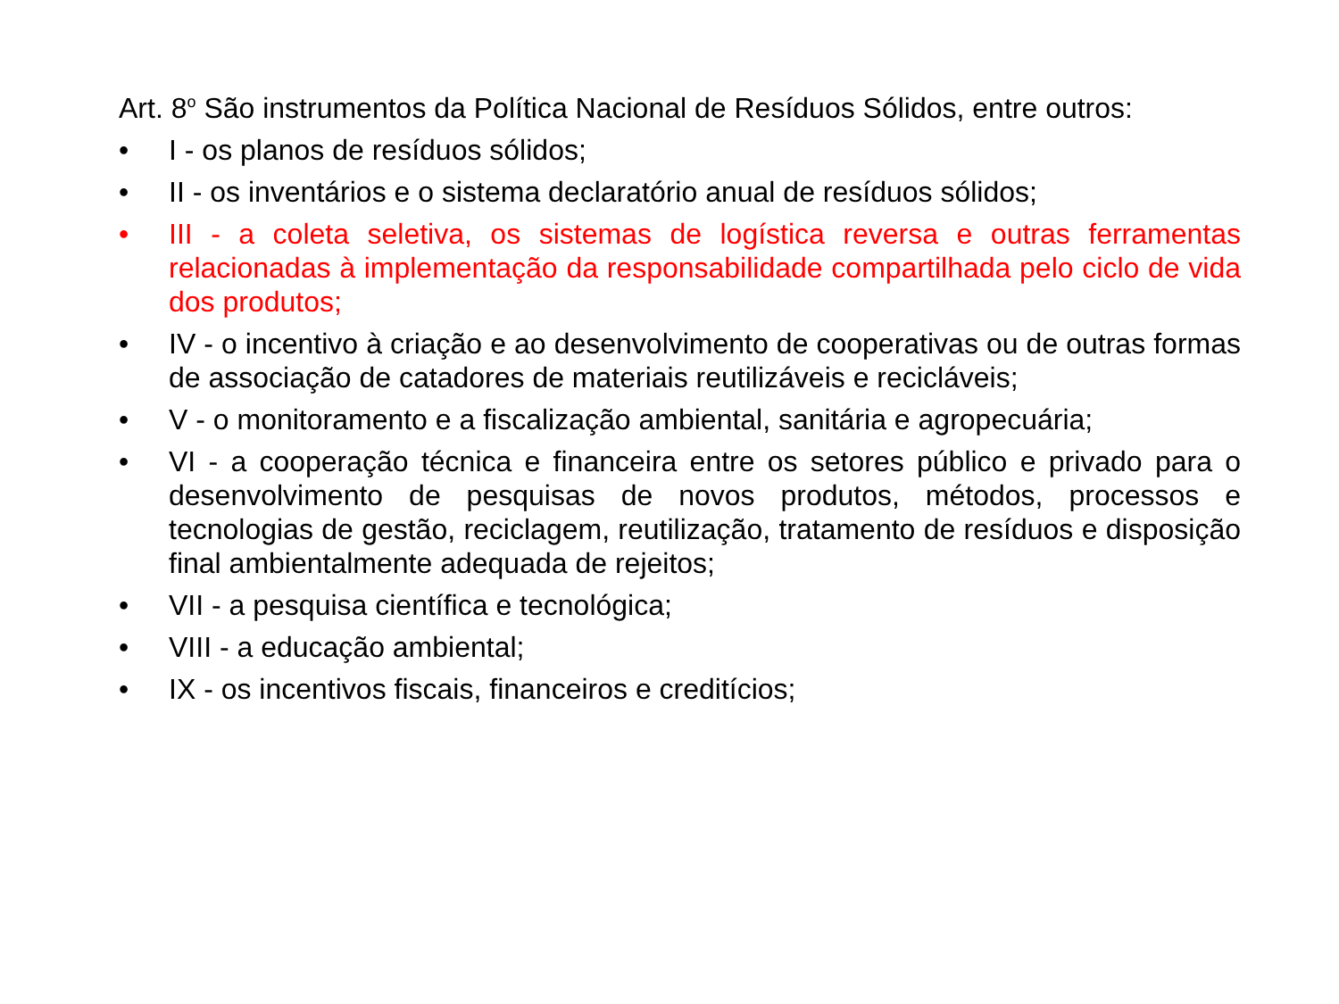Art. 8<sup>o</sup> São instrumentos da Política Nacional de Resíduos Sólidos, entre outros:
• I - os planos de resíduos sólidos;
• II - os inventários e o sistema declaratório anual de resíduos sólidos;
• III - a coleta seletiva, os sistemas de logística reversa e outras ferramentas relacionadas à implementação da responsabilidade compartilhada pelo ciclo de vida dos produtos;
• IV - o incentivo à criação e ao desenvolvimento de cooperativas ou de outras formas de associação de catadores de materiais reutilizáveis e recicláveis;
• V - o monitoramento e a fiscalização ambiental, sanitária e agropecuária;
• VI - a cooperação técnica e financeira entre os setores público e privado para o desenvolvimento de pesquisas de novos produtos, métodos, processos e tecnologias de gestão, reciclagem, reutilização, tratamento de resíduos e disposição final ambientalmente adequada de rejeitos;
• VII - a pesquisa científica e tecnológica;
• VIII - a educação ambiental;
• IX - os incentivos fiscais, financeiros e creditícios;